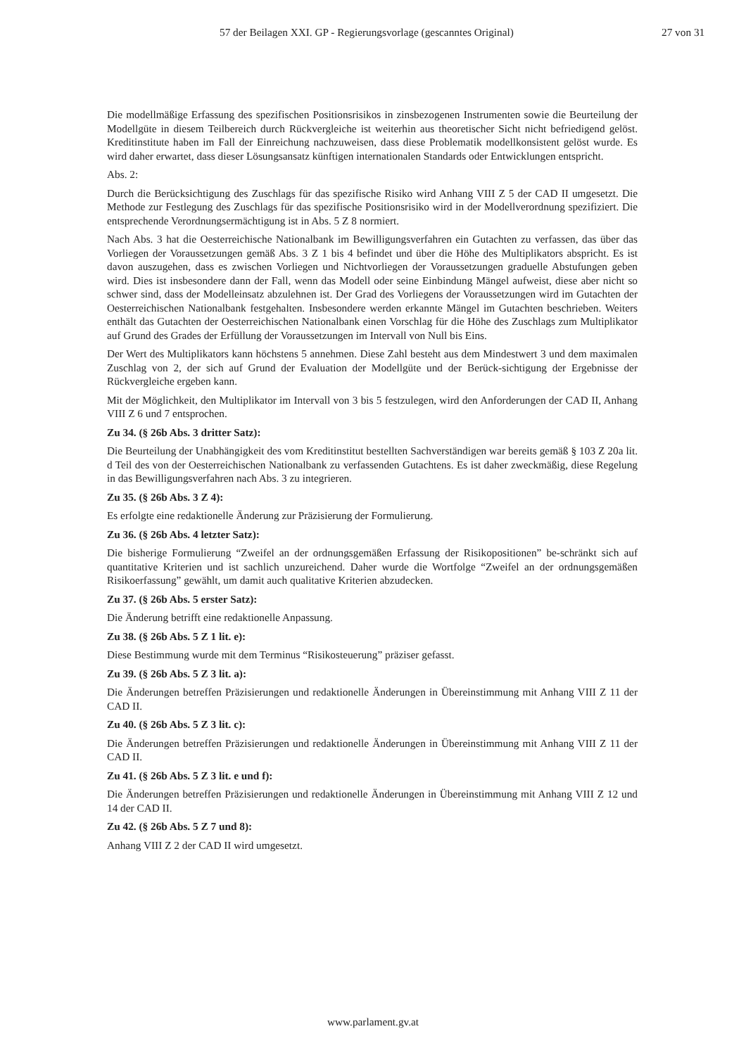57 der Beilagen XXI. GP - Regierungsvorlage (gescanntes Original) 27 von 31
Die modellmäßige Erfassung des spezifischen Positionsrisikos in zinsbezogenen Instrumenten sowie die Beurteilung der Modellgüte in diesem Teilbereich durch Rückvergleiche ist weiterhin aus theoretischer Sicht nicht befriedigend gelöst. Kreditinstitute haben im Fall der Einreichung nachzuweisen, dass diese Problematik modellkonsistent gelöst wurde. Es wird daher erwartet, dass dieser Lösungsansatz künftigen internationalen Standards oder Entwicklungen entspricht.
Abs. 2:
Durch die Berücksichtigung des Zuschlags für das spezifische Risiko wird Anhang VIII Z 5 der CAD II umgesetzt. Die Methode zur Festlegung des Zuschlags für das spezifische Positionsrisiko wird in der Modellverordnung spezifiziert. Die entsprechende Verordnungsermächtigung ist in Abs. 5 Z 8 normiert.
Nach Abs. 3 hat die Oesterreichische Nationalbank im Bewilligungsverfahren ein Gutachten zu verfassen, das über das Vorliegen der Voraussetzungen gemäß Abs. 3 Z 1 bis 4 befindet und über die Höhe des Multiplikators abspricht. Es ist davon auszugehen, dass es zwischen Vorliegen und Nichtvorliegen der Voraussetzungen graduelle Abstufungen geben wird. Dies ist insbesondere dann der Fall, wenn das Modell oder seine Einbindung Mängel aufweist, diese aber nicht so schwer sind, dass der Modelleinsatz abzulehnen ist. Der Grad des Vorliegens der Voraussetzungen wird im Gutachten der Oesterreichischen Nationalbank festgehalten. Insbesondere werden erkannte Mängel im Gutachten beschrieben. Weiters enthält das Gutachten der Oesterreichischen Nationalbank einen Vorschlag für die Höhe des Zuschlags zum Multiplikator auf Grund des Grades der Erfüllung der Voraussetzungen im Intervall von Null bis Eins.
Der Wert des Multiplikators kann höchstens 5 annehmen. Diese Zahl besteht aus dem Mindestwert 3 und dem maximalen Zuschlag von 2, der sich auf Grund der Evaluation der Modellgüte und der Berück-sichtigung der Ergebnisse der Rückvergleiche ergeben kann.
Mit der Möglichkeit, den Multiplikator im Intervall von 3 bis 5 festzulegen, wird den Anforderungen der CAD II, Anhang VIII Z 6 und 7 entsprochen.
Zu 34. (§ 26b Abs. 3 dritter Satz):
Die Beurteilung der Unabhängigkeit des vom Kreditinstitut bestellten Sachverständigen war bereits gemäß § 103 Z 20a lit. d Teil des von der Oesterreichischen Nationalbank zu verfassenden Gutachtens. Es ist daher zweckmäßig, diese Regelung in das Bewilligungsverfahren nach Abs. 3 zu integrieren.
Zu 35. (§ 26b Abs. 3 Z 4):
Es erfolgte eine redaktionelle Änderung zur Präzisierung der Formulierung.
Zu 36. (§ 26b Abs. 4 letzter Satz):
Die bisherige Formulierung “Zweifel an der ordnungsgemäßen Erfassung der Risikopositionen” be-schränkt sich auf quantitative Kriterien und ist sachlich unzureichend. Daher wurde die Wortfolge “Zweifel an der ordnungsgemäßen Risikoerfassung” gewählt, um damit auch qualitative Kriterien abzudecken.
Zu 37. (§ 26b Abs. 5 erster Satz):
Die Änderung betrifft eine redaktionelle Anpassung.
Zu 38. (§ 26b Abs. 5 Z 1 lit. e):
Diese Bestimmung wurde mit dem Terminus “Risikosteuerung” präziser gefasst.
Zu 39. (§ 26b Abs. 5 Z 3 lit. a):
Die Änderungen betreffen Präzisierungen und redaktionelle Änderungen in Übereinstimmung mit Anhang VIII Z 11 der CAD II.
Zu 40. (§ 26b Abs. 5 Z 3 lit. c):
Die Änderungen betreffen Präzisierungen und redaktionelle Änderungen in Übereinstimmung mit Anhang VIII Z 11 der CAD II.
Zu 41. (§ 26b Abs. 5 Z 3 lit. e und f):
Die Änderungen betreffen Präzisierungen und redaktionelle Änderungen in Übereinstimmung mit Anhang VIII Z 12 und 14 der CAD II.
Zu 42. (§ 26b Abs. 5 Z 7 und 8):
Anhang VIII Z 2 der CAD II wird umgesetzt.
www.parlament.gv.at